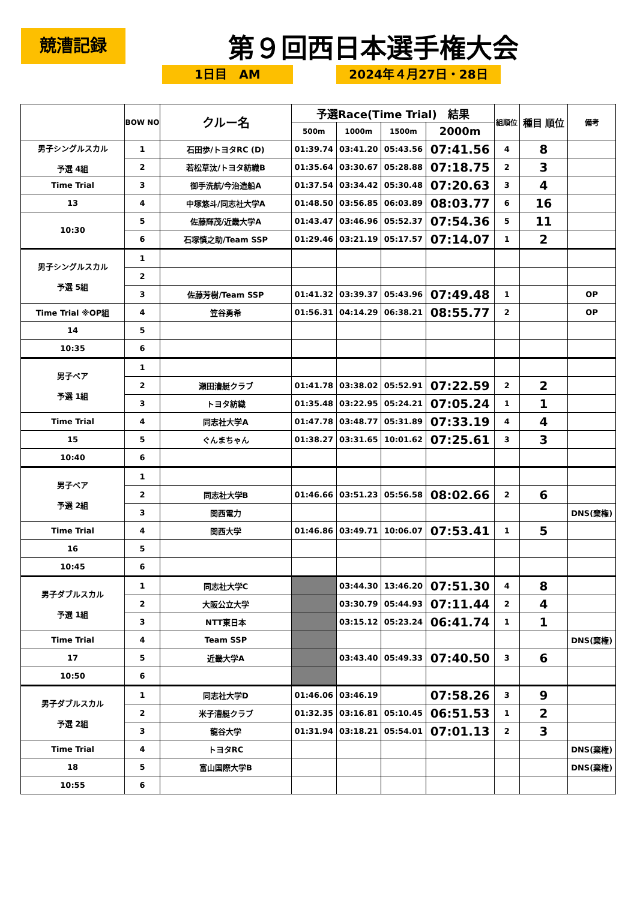競漕記録 第９回西日本選手権大会
1日目　AM 2024年４月27日・28日
| | BOW NO | クルー名 | 予選Race(Time Trial) 結果 | | | | 組順位 | 種目 順位 | 備考 |
| --- | --- | --- | --- | --- | --- | --- | --- | --- | --- |
| | | | 500m | 1000m | 1500m | 2000m | | | |
| 男子シングルスカル 予選 4組 | 1 | 石田歩/トヨタRC (D) | 01:39.74 | 03:41.20 | 05:43.56 | 07:41.56 | 4 | 8 | |
| | 2 | 若松草汰/トヨタ紡織B | 01:35.64 | 03:30.67 | 05:28.88 | 07:18.75 | 2 | 3 | |
| Time Trial | 3 | 御手洗航/今治造船A | 01:37.54 | 03:34.42 | 05:30.48 | 07:20.63 | 3 | 4 | |
| 13 | 4 | 中塚悠斗/同志社大学A | 01:48.50 | 03:56.85 | 06:03.89 | 08:03.77 | 6 | 16 | |
| 10:30 | 5 | 佐藤輝茂/近畿大学A | 01:43.47 | 03:46.96 | 05:52.37 | 07:54.36 | 5 | 11 | |
| | 6 | 石塚慎之助/Team SSP | 01:29.46 | 03:21.19 | 05:17.57 | 07:14.07 | 1 | 2 | |
| 男子シングルスカル 予選 5組 | 1 | | | | | | | | |
| | 2 | | | | | | | | |
| | 3 | 佐藤芳樹/Team SSP | 01:41.32 | 03:39.37 | 05:43.96 | 07:49.48 | 1 | | OP |
| Time Trial ※OP組 | 4 | 笠谷勇希 | 01:56.31 | 04:14.29 | 06:38.21 | 08:55.77 | 2 | | OP |
| 14 | 5 | | | | | | | | |
| 10:35 | 6 | | | | | | | | |
| 男子ペア 予選 1組 | 1 | | | | | | | | |
| | 2 | 瀬田漕艇クラブ | 01:41.78 | 03:38.02 | 05:52.91 | 07:22.59 | 2 | 2 | |
| | 3 | トヨタ紡織 | 01:35.48 | 03:22.95 | 05:24.21 | 07:05.24 | 1 | 1 | |
| Time Trial | 4 | 同志社大学A | 01:47.78 | 03:48.77 | 05:31.89 | 07:33.19 | 4 | 4 | |
| 15 | 5 | ぐんまちゃん | 01:38.27 | 03:31.65 | 10:01.62 | 07:25.61 | 3 | 3 | |
| 10:40 | 6 | | | | | | | | |
| 男子ペア 予選 2組 | 1 | | | | | | | | |
| | 2 | 同志社大学B | 01:46.66 | 03:51.23 | 05:56.58 | 08:02.66 | 2 | 6 | |
| | 3 | 関西電力 | | | | | | | DNS(棄権) |
| Time Trial | 4 | 関西大学 | 01:46.86 | 03:49.71 | 10:06.07 | 07:53.41 | 1 | 5 | |
| 16 | 5 | | | | | | | | |
| 10:45 | 6 | | | | | | | | |
| 男子ダブルスカル 予選 1組 | 1 | 同志社大学C | | 03:44.30 | 13:46.20 | 07:51.30 | 4 | 8 | |
| | 2 | 大阪公立大学 | | 03:30.79 | 05:44.93 | 07:11.44 | 2 | 4 | |
| | 3 | NTT東日本 | | 03:15.12 | 05:23.24 | 06:41.74 | 1 | 1 | |
| Time Trial | 4 | Team SSP | | | | | | | DNS(棄権) |
| 17 | 5 | 近畿大学A | | 03:43.40 | 05:49.33 | 07:40.50 | 3 | 6 | |
| 10:50 | 6 | | | | | | | | |
| 男子ダブルスカル 予選 2組 | 1 | 同志社大学D | 01:46.06 | 03:46.19 | | 07:58.26 | 3 | 9 | |
| | 2 | 米子漕艇クラブ | 01:32.35 | 03:16.81 | 05:10.45 | 06:51.53 | 1 | 2 | |
| | 3 | 龍谷大学 | 01:31.94 | 03:18.21 | 05:54.01 | 07:01.13 | 2 | 3 | |
| Time Trial | 4 | トヨタRC | | | | | | | DNS(棄権) |
| 18 | 5 | 富山国際大学B | | | | | | | DNS(棄権) |
| 10:55 | 6 | | | | | | | | |